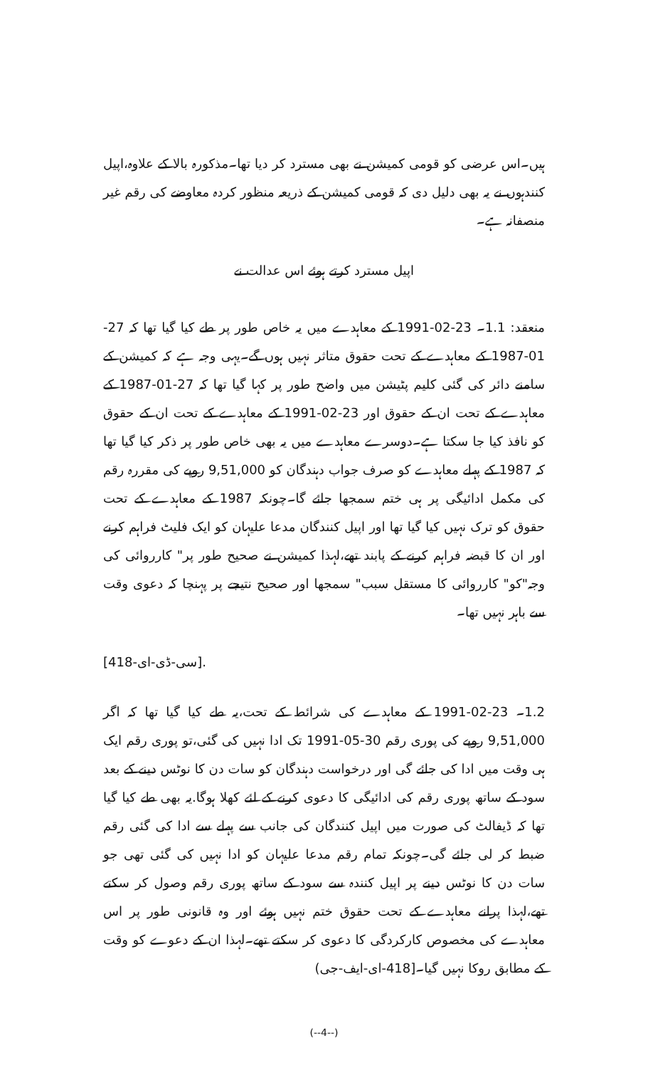ہیں۔اس عرضی کو قومی کمیشن نے بھی مسترد کر دیا تھا۔مذکورہ بالا کے علاوہ،اپیل کنندہوں نے یہ بھی دلیل دی کہ قومی کمیشن کے ذریعہ منظور کردہ معاوضے کی رقم غیر منصفانہ ہے۔
اپیل مسترد کرتے ہوئے اس عدالت نے
منعقد: 1.1۔ 23-02-1991 کے معاہدے میں یہ خاص طور پر طے کیا گیا تھا کہ 27-01-1987 کے معاہدے کے تحت حقوق متاثر نہیں ہوں گے۔یہی وجہ ہے کہ کمیشن کے سامنے دائر کی گئی کلیم پٹیشن میں واضح طور پر کہا گیا تھا کہ 27-01-1987 کے معاہدے کے تحت ان کے حقوق اور 23-02-1991 کے معاہدے کے تحت ان کے حقوق کو نافذ کیا جا سکتا ہے۔دوسرے معاہدے میں یہ بھی خاص طور پر ذکر کیا گیا تھا کہ 1987 کے پہلے معاہدے کو صرف جواب دہندگان کو 9,51,000 روپے کی مقررہ رقم کی مکمل ادائیگی پر ہی ختم سمجھا جائے گا۔چونکہ 1987 کے معاہدے کے تحت حقوق کو ترک نہیں کیا گیا تھا اور اپیل کنندگان مدعا علیہان کو ایک فلیٹ فراہم کرنے اور ان کا قبضہ فراہم کرنے کے پابند تھے،لہذا کمیشن نے صحیح طور پر" کارروائی کی وجہ"کو" کارروائی کا مستقل سبب" سمجھا اور صحیح نتیجے پر پہنچا کہ دعوی وقت سے باہر نہیں تھا۔
[418-سی-ڈی-ای].
1.2۔ 23-02-1991 کے معاہدے کی شرائط کے تحت،یہ طے کیا گیا تھا کہ اگر 9,51,000 روپے کی پوری رقم 30-05-1991 تک ادا نہیں کی گئی،تو پوری رقم ایک ہی وقت میں ادا کی جائے گی اور درخواست دہندگان کو سات دن کا نوٹس دینے کے بعد سود کے ساتھ پوری رقم کی ادائیگی کا دعوی کرنے کے لئے کھلا ہوگا.یہ بھی طے کیا گیا تھا کہ ڈیفالٹ کی صورت میں اپیل کنندگان کی جانب سے پہلے سے ادا کی گئی رقم ضبط کر لی جائے گی۔چونکہ تمام رقم مدعا علیہان کو ادا نہیں کی گئی تھی جو سات دن کا نوٹس دینے پر اپیل کنندہ سے سود کے ساتھ پوری رقم وصول کر سکتے تھے،لہذا پرانے معاہدے کے تحت حقوق ختم نہیں ہوئے اور وہ قانونی طور پر اس معاہدے کی مخصوص کارکردگی کا دعوی کر سکتے تھے۔لہذا ان کے دعوے کو وقت کے مطابق روکا نہیں گیا۔[418-ای-ایف-جی)
(--4--)